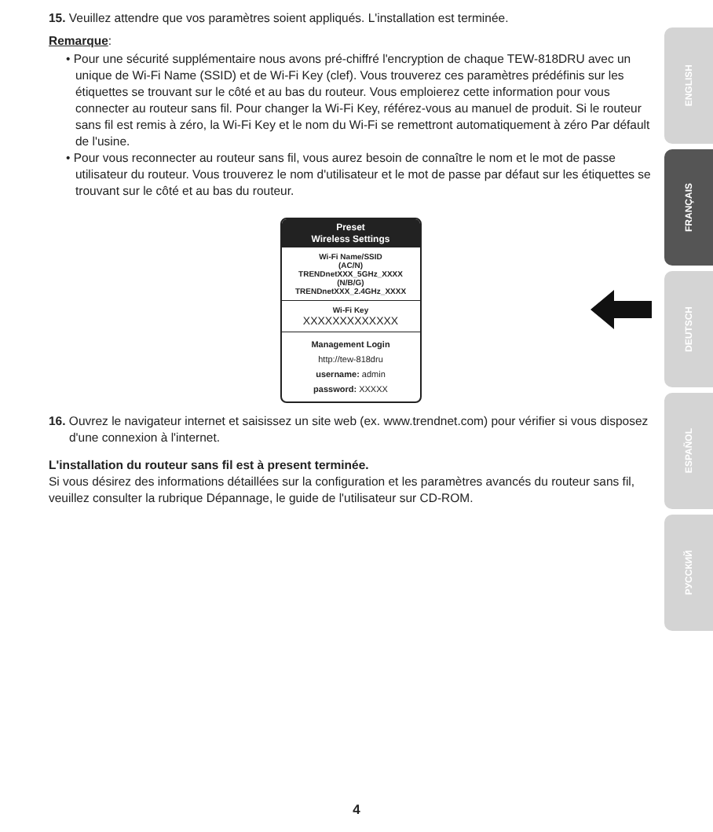15. Veuillez attendre que vos paramètres soient appliqués. L'installation est terminée.
Remarque:
• Pour une sécurité supplémentaire nous avons pré-chiffré l'encryption de chaque TEW-818DRU avec un unique de Wi-Fi Name (SSID) et de Wi-Fi Key (clef). Vous trouverez ces paramètres prédéfinis sur les étiquettes se trouvant sur le côté et au bas du routeur. Vous emploierez cette information pour vous connecter au routeur sans fil. Pour changer la Wi-Fi Key, référez-vous au manuel de produit. Si le routeur sans fil est remis à zéro, la Wi-Fi Key et le nom du Wi-Fi se remettront automatiquement à zéro Par défault de l'usine.
• Pour vous reconnecter au routeur sans fil, vous aurez besoin de connaître le nom et le mot de passe utilisateur du routeur. Vous trouverez le nom d'utilisateur et le mot de passe par défaut sur les étiquettes se trouvant sur le côté et au bas du routeur.
Preset
Wireless Settings
Wi-Fi Name/SSID
(AC/N)
TRENDnetXXX_5GHz_XXXX
(N/B/G)
TRENDnetXXX_2.4GHz_XXXX
Wi-Fi Key
XXXXXXXXXXXXX
Management Login
http://tew-818dru
username: admin
password: XXXXX
16. Ouvrez le navigateur internet et saisissez un site web (ex. www.trendnet.com) pour vérifier si vous disposez d'une connexion à l'internet.
L'installation du routeur sans fil est à present terminée.
Si vous désirez des informations détaillées sur la configuration et les paramètres avancés du routeur sans fil, veuillez consulter la rubrique Dépannage, le guide de l'utilisateur sur CD-ROM.
ENGLISH
FRANÇAIS
DEUTSCH
ESPAÑOL
РУССКИЙ
4